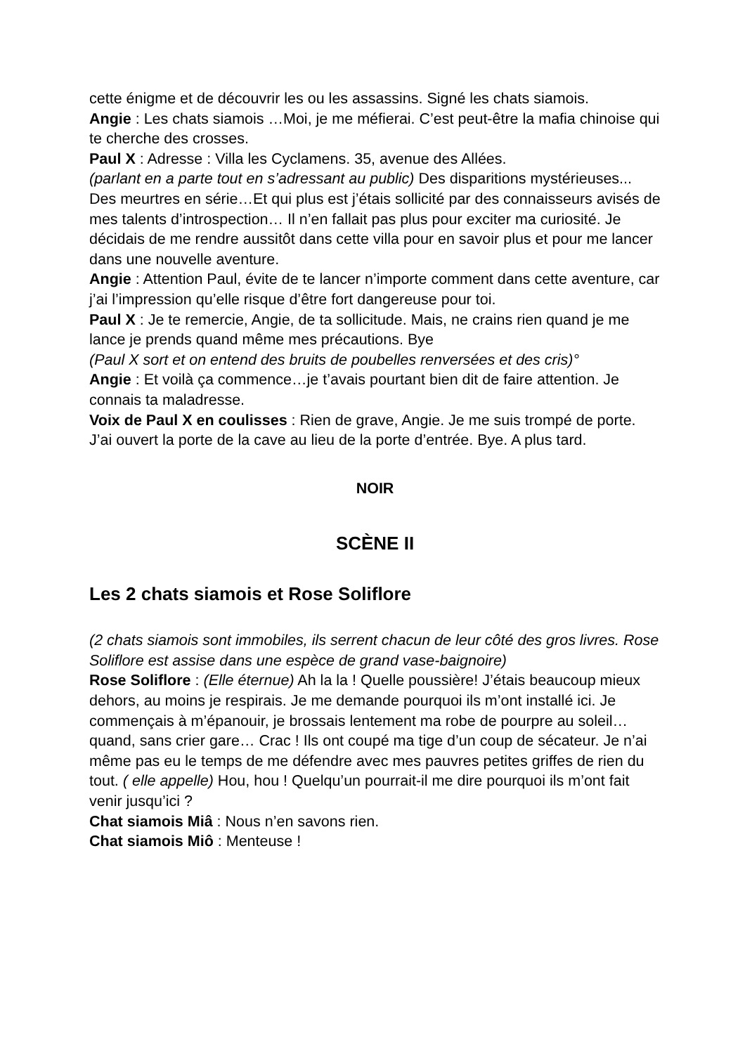cette énigme et de découvrir les ou les assassins. Signé les chats siamois.
Angie : Les chats siamois …Moi, je me méfierai. C’est peut-être la mafia chinoise qui te cherche des crosses.
Paul X : Adresse : Villa les Cyclamens. 35, avenue des Allées.
(parlant en a parte tout en s’adressant au public) Des disparitions mystérieuses... Des meurtres en série…Et qui plus est j’étais sollicité par des connaisseurs avisés de mes talents d’introspection… Il n’en fallait pas plus pour exciter ma curiosité. Je décidais de me rendre aussitôt dans cette villa pour en savoir plus et pour me lancer dans une nouvelle aventure.
Angie : Attention Paul, évite de te lancer n’importe comment dans cette aventure, car j’ai l’impression qu’elle risque d’être fort dangereuse pour toi.
Paul X : Je te remercie, Angie, de ta sollicitude. Mais, ne crains rien quand je me lance je prends quand même mes précautions. Bye
(Paul X sort et on entend des bruits de poubelles renversées et des cris)°
Angie : Et voilà ça commence…je t’avais pourtant bien dit de faire attention. Je connais ta maladresse.
Voix de Paul X en coulisses : Rien de grave, Angie. Je me suis trompé de porte. J’ai ouvert la porte de la cave au lieu de la porte d’entrée. Bye. A plus tard.
NOIR
SCÈNE II
Les 2 chats siamois et Rose Soliflore
(2 chats siamois sont immobiles, ils serrent chacun de leur côté des gros livres. Rose Soliflore est assise dans une espèce de grand vase-baignoire)
Rose Soliflore : (Elle éternue) Ah la la ! Quelle poussière! J’étais beaucoup mieux dehors, au moins je respirais. Je me demande pourquoi ils m’ont installé ici. Je commençais à m’épanouir, je brossais lentement ma robe de pourpre au soleil… quand, sans crier gare… Crac ! Ils ont coupé ma tige d’un coup de sécateur. Je n’ai même pas eu le temps de me défendre avec mes pauvres petites griffes de rien du tout. ( elle appelle) Hou, hou ! Quelqu’un pourrait-il me dire pourquoi ils m’ont fait venir jusqu’ici ?
Chat siamois Miâ : Nous n’en savons rien.
Chat siamois Miô : Menteuse !